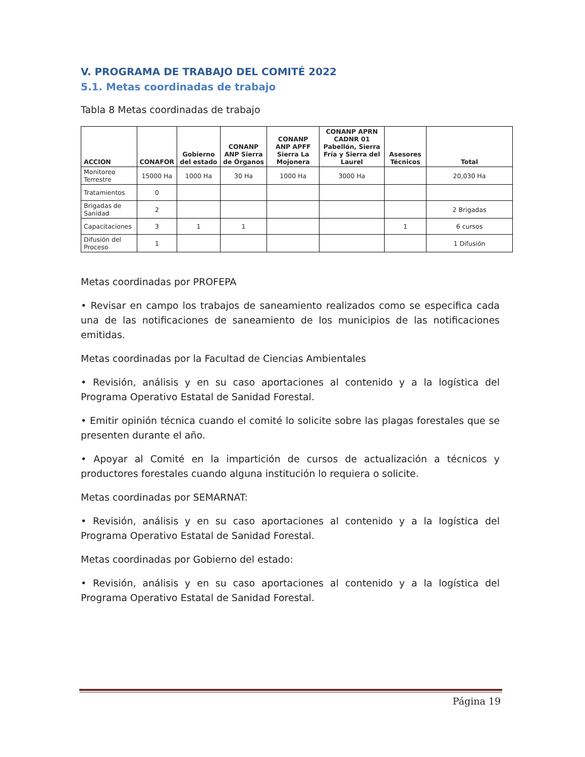V. PROGRAMA DE TRABAJO DEL COMITÉ 2022
5.1. Metas coordinadas de trabajo
Tabla 8 Metas coordinadas de trabajo
| ACCION | CONAFOR | Gobierno del estado | CONANP ANP Sierra de Órganos | CONANP ANP APFF Sierra La Mojonera | CONANP APRN CADNR 01 Pabellón, Sierra Fría y Sierra del Laurel | Asesores Técnicos | Total |
| --- | --- | --- | --- | --- | --- | --- | --- |
| Monitoreo Terrestre | 15000 Ha | 1000 Ha | 30 Ha | 1000 Ha | 3000 Ha | | 20,030 Ha |
| Tratamientos | 0 | | | | | | |
| Brigadas de Sanidad | 2 | | | | | | 2 Brigadas |
| Capacitaciones | 3 | 1 | 1 | | | 1 | 6 cursos |
| Difusión del Proceso | 1 | | | | | | 1 Difusión |
Metas coordinadas por PROFEPA
• Revisar en campo los trabajos de saneamiento realizados como se especifica cada una de las notificaciones de saneamiento de los municipios de las notificaciones emitidas.
Metas coordinadas por la Facultad de Ciencias Ambientales
• Revisión, análisis y en su caso aportaciones al contenido y a la logística del Programa Operativo Estatal de Sanidad Forestal.
• Emitir opinión técnica cuando el comité lo solicite sobre las plagas forestales que se presenten durante el año.
• Apoyar al Comité en la impartición de cursos de actualización a técnicos y productores forestales cuando alguna institución lo requiera o solicite.
Metas coordinadas por SEMARNAT:
• Revisión, análisis y en su caso aportaciones al contenido y a la logística del Programa Operativo Estatal de Sanidad Forestal.
Metas coordinadas por Gobierno del estado:
• Revisión, análisis y en su caso aportaciones al contenido y a la logística del Programa Operativo Estatal de Sanidad Forestal.
Página 19